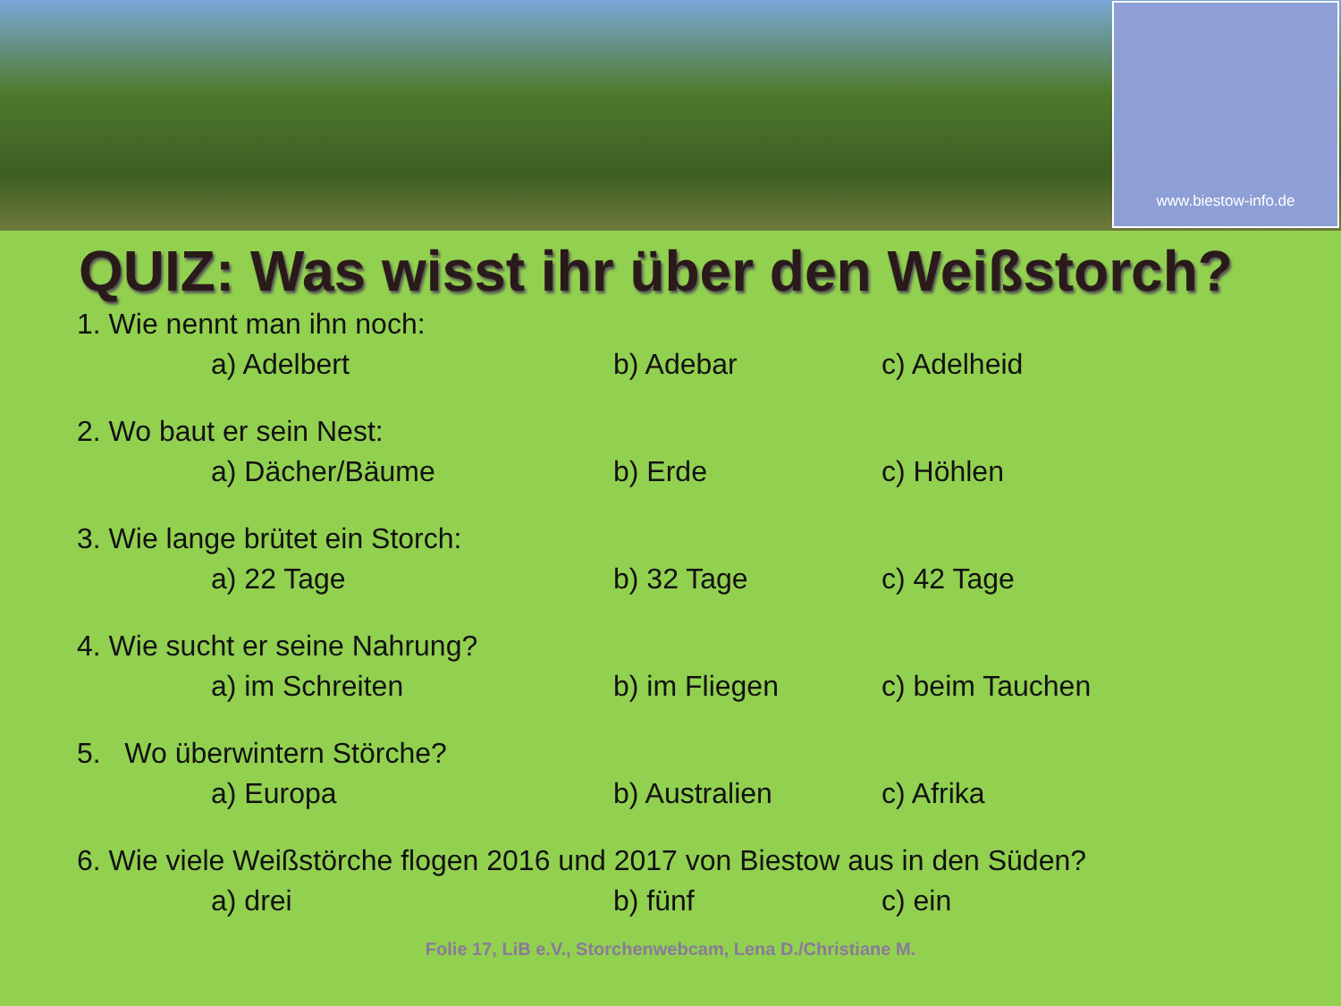www.biestow-info.de
QUIZ: Was wisst ihr über den Weißstorch?
1. Wie nennt man ihn noch:
a) Adelbert b) Adebar c) Adelheid
2. Wo baut er sein Nest:
a) Dächer/Bäume b) Erde c) Höhlen
3. Wie lange brütet ein Storch:
a) 22 Tage b) 32 Tage c) 42 Tage
4. Wie sucht er seine Nahrung?
a) im Schreiten b) im Fliegen c) beim Tauchen
5. Wo überwintern Störche?
a) Europa b) Australien c) Afrika
6. Wie viele Weißstörche flogen 2016 und 2017 von Biestow aus in den Süden?
a) drei b) fünf c) ein
Folie 17, LiB e.V., Storchenwebcam, Lena D./Christiane M.